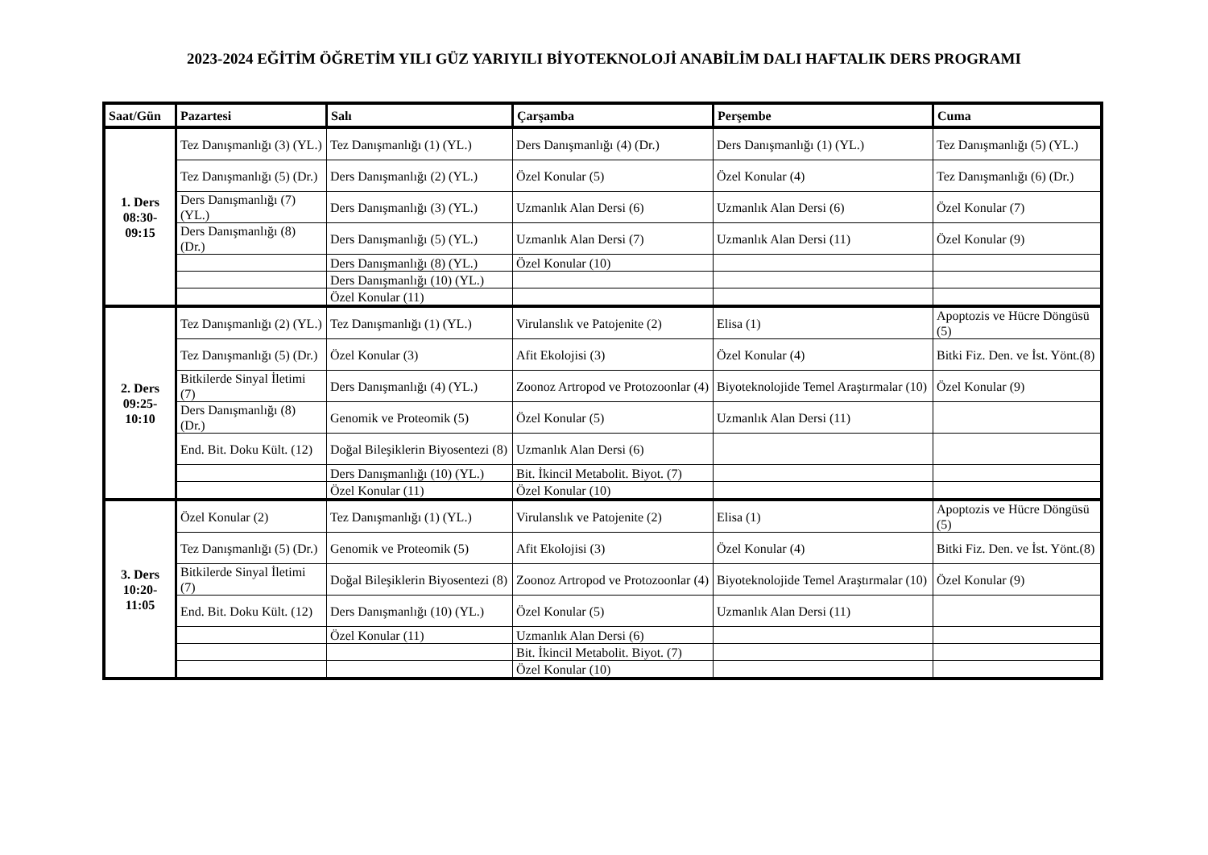2023-2024 EĞİTİM ÖĞRETİM YILI GÜZ YARIYILI BİYOTEKNOLOJİ ANABİLİM DALI HAFTALIK DERS PROGRAMI
| Saat/Gün | Pazartesi | Salı | Çarşamba | Perşembe | Cuma |
| --- | --- | --- | --- | --- | --- |
| 1. Ders 08:30- 09:15 | Tez Danışmanlığı (3) (YL.) | Tez Danışmanlığı (1) (YL.) | Ders Danışmanlığı (4) (Dr.) | Ders Danışmanlığı (1) (YL.) | Tez Danışmanlığı (5) (YL.) |
| | Tez Danışmanlığı (5) (Dr.) | Ders Danışmanlığı (2) (YL.) | Özel Konular (5) | Özel Konular (4) | Tez Danışmanlığı (6) (Dr.) |
| | Ders Danışmanlığı (7) (YL.) | Ders Danışmanlığı (3) (YL.) | Uzmanlık Alan Dersi (6) | Uzmanlık Alan Dersi (6) | Özel Konular (7) |
| | Ders Danışmanlığı (8) (Dr.) | Ders Danışmanlığı (5) (YL.) | Uzmanlık Alan Dersi (7) | Uzmanlık Alan Dersi (11) | Özel Konular (9) |
| | | Ders Danışmanlığı (8) (YL.) | Özel Konular (10) | | |
| | | Ders Danışmanlığı (10) (YL.) | | | |
| | | Özel Konular (11) | | | |
| 2. Ders 09:25- 10:10 | Tez Danışmanlığı (2) (YL.) | Tez Danışmanlığı (1) (YL.) | Virulanslık ve Patojenite (2) | Elisa (1) | Apoptozis ve Hücre Döngüsü (5) |
| | Tez Danışmanlığı (5) (Dr.) | Özel Konular (3) | Afit Ekolojisi (3) | Özel Konular (4) | Bitki Fiz. Den. ve İst. Yönt.(8) |
| | Bitkilerde Sinyal İletimi (7) | Ders Danışmanlığı (4) (YL.) | Zoonoz Artropod ve Protozoonlar (4) | Biyoteknolojide Temel Araştırmalar (10) | Özel Konular (9) |
| | Ders Danışmanlığı (8) (Dr.) | Genomik ve Proteomik (5) | Özel Konular (5) | Uzmanlık Alan Dersi (11) | |
| | End. Bit. Doku Kült. (12) | Doğal Bileşiklerin Biyosentezi (8) | Uzmanlık Alan Dersi (6) | | |
| | | Ders Danışmanlığı (10) (YL.) | Bit. İkincil Metabolit. Biyot. (7) | | |
| | | Özel Konular (11) | Özel Konular (10) | | |
| 3. Ders 10:20- 11:05 | Özel Konular (2) | Tez Danışmanlığı (1) (YL.) | Virulanslık ve Patojenite (2) | Elisa (1) | Apoptozis ve Hücre Döngüsü (5) |
| | Tez Danışmanlığı (5) (Dr.) | Genomik ve Proteomik (5) | Afit Ekolojisi (3) | Özel Konular (4) | Bitki Fiz. Den. ve İst. Yönt.(8) |
| | Bitkilerde Sinyal İletimi (7) | Doğal Bileşiklerin Biyosentezi (8) | Zoonoz Artropod ve Protozoonlar (4) | Biyoteknolojide Temel Araştırmalar (10) | Özel Konular (9) |
| | End. Bit. Doku Kült. (12) | Ders Danışmanlığı (10) (YL.) | Özel Konular (5) | Uzmanlık Alan Dersi (11) | |
| | | Özel Konular (11) | Uzmanlık Alan Dersi (6) | | |
| | | | Bit. İkincil Metabolit. Biyot. (7) | | |
| | | | Özel Konular (10) | | |